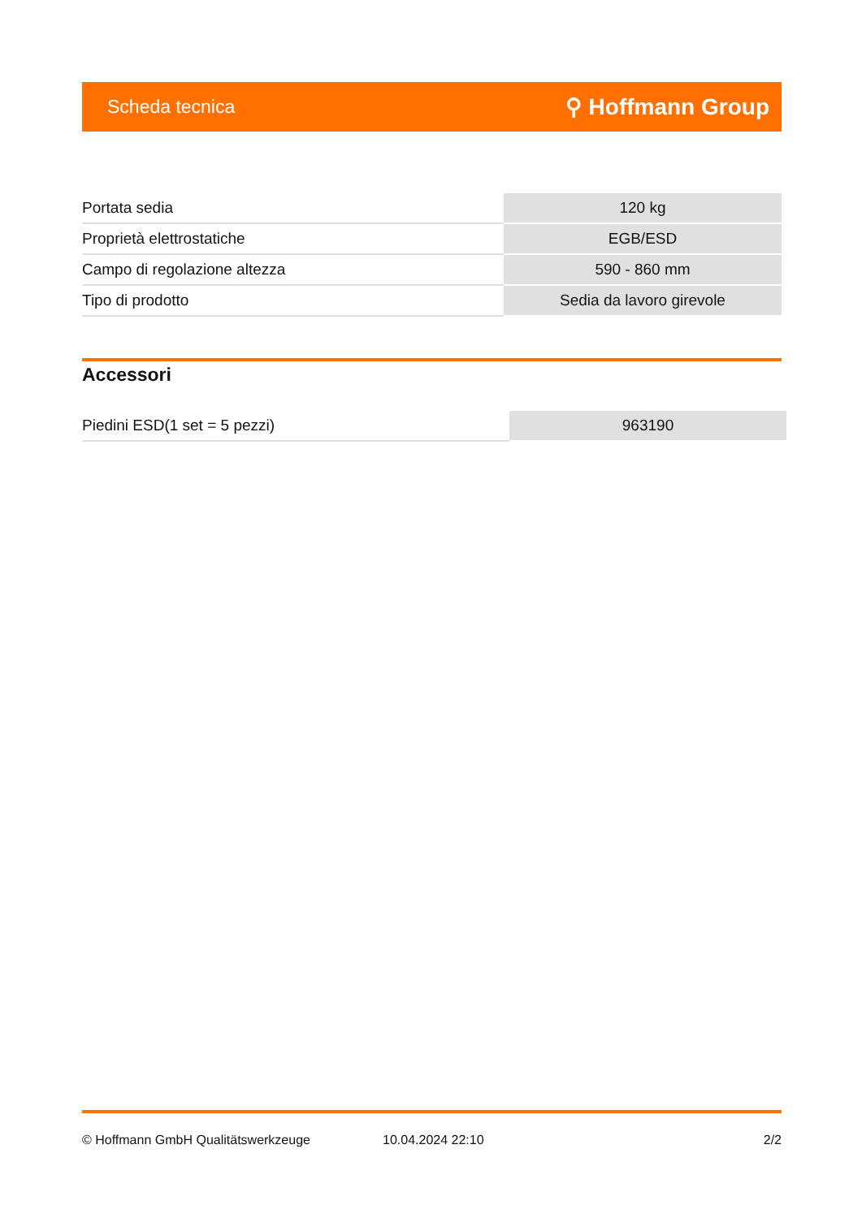Scheda tecnica ⚲ Hoffmann Group
| Portata sedia | 120 kg |
| Proprietà elettrostatiche | EGB/ESD |
| Campo di regolazione altezza | 590 - 860 mm |
| Tipo di prodotto | Sedia da lavoro girevole |
Accessori
| Piedini ESD(1 set = 5 pezzi) | 963190 |
© Hoffmann GmbH Qualitätswerkzeuge 10.04.2024 22:10 2/2